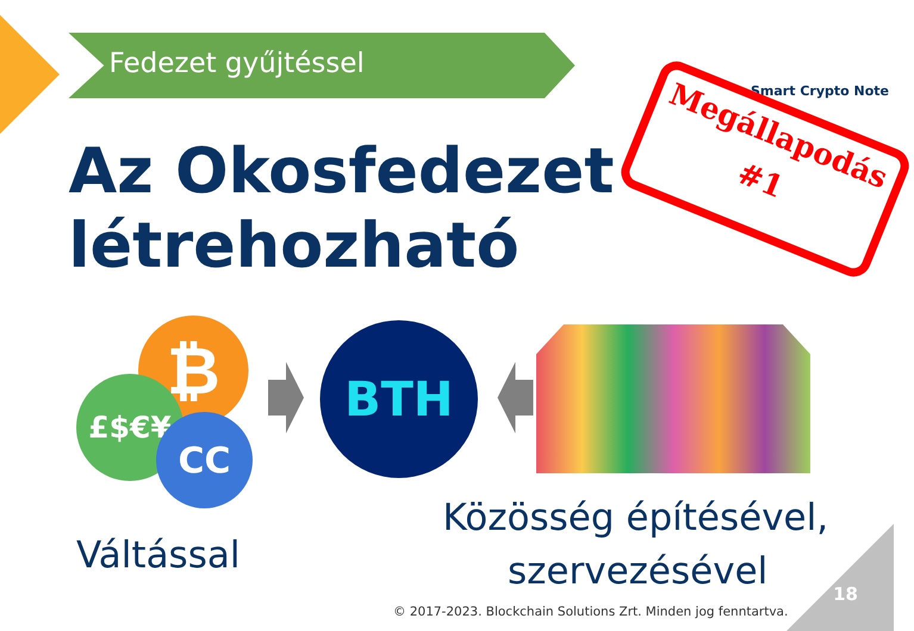Fedezet gyűjtéssel
Az Okosfedezet
létrehozható
Smart Crypto Note
Megállapodás
#1
₿
£$€¥
CC
BTH
Közösség építésével,
szervezésével
Váltással
© 2017-2023. Blockchain Solutions Zrt. Minden jog fenntartva.
18